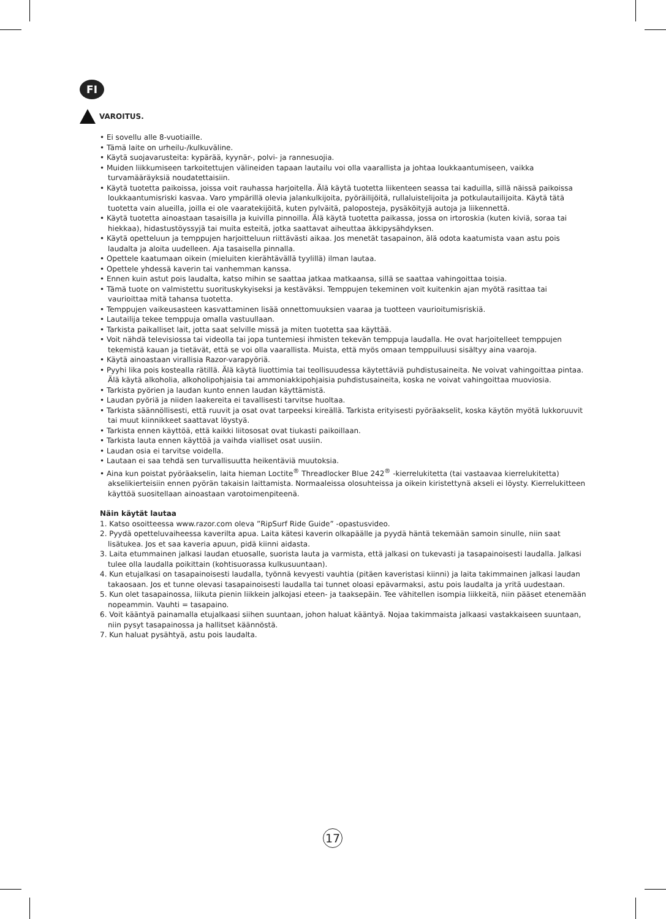FI
VAROITUS.
• Ei sovellu alle 8-vuotiaille.
• Tämä laite on urheilu-/kulkuväline.
• Käytä suojavarusteita: kypärää, kyynär-, polvi- ja rannesuojia.
• Muiden liikkumiseen tarkoitettujen välineiden tapaan lautailu voi olla vaarallista ja johtaa loukkaantumiseen, vaikka turvamääräyksiä noudatettaisiin.
• Käytä tuotetta paikoissa, joissa voit rauhassa harjoitella. Älä käytä tuotetta liikenteen seassa tai kaduilla, sillä näissä paikoissa loukkaantumisriski kasvaa. Varo ympärillä olevia jalankulkijoita, pyöräilijöitä, rullaluistelijoita ja potkulautailijoita. Käytä tätä tuotetta vain alueilla, joilla ei ole vaaratekijöitä, kuten pylväitä, paloposteja, pysäköityjä autoja ja liikennettä.
• Käytä tuotetta ainoastaan tasaisilla ja kuivilla pinnoilla. Älä käytä tuotetta paikassa, jossa on irtoroskia (kuten kiviä, soraa tai hiekkaa), hidastustöyssyjä tai muita esteitä, jotka saattavat aiheuttaa äkkipysähdyksen.
• Käytä opetteluun ja temppujen harjoitteluun riittävästi aikaa. Jos menetät tasapainon, älä odota kaatumista vaan astu pois laudalta ja aloita uudelleen. Aja tasaisella pinnalla.
• Opettele kaatumaan oikein (mieluiten kierähtävällä tyylillä) ilman lautaa.
• Opettele yhdessä kaverin tai vanhemman kanssa.
• Ennen kuin astut pois laudalta, katso mihin se saattaa jatkaa matkaansa, sillä se saattaa vahingoittaa toisia.
• Tämä tuote on valmistettu suorituskykyiseksi ja kestäväksi. Temppujen tekeminen voit kuitenkin ajan myötä rasittaa tai vaurioittaa mitä tahansa tuotetta.
• Temppujen vaikeusasteen kasvattaminen lisää onnettomuuksien vaaraa ja tuotteen vaurioitumisriskiä.
• Lautailija tekee temppuja omalla vastuullaan.
• Tarkista paikalliset lait, jotta saat selville missä ja miten tuotetta saa käyttää.
• Voit nähdä televisiossa tai videolla tai jopa tuntemiesi ihmisten tekevän temppuja laudalla. He ovat harjoitelleet temppujen tekemistä kauan ja tietävät, että se voi olla vaarallista. Muista, että myös omaan temppuiluusi sisältyy aina vaaroja.
• Käytä ainoastaan virallisia Razor-varapyöriä.
• Pyyhi lika pois kostealla rätillä. Älä käytä liuottimia tai teollisuudessa käytettäviä puhdistusaineita. Ne voivat vahingoittaa pintaa. Älä käytä alkoholia, alkoholipohjaisia tai ammoniakkipohjaisia puhdistusaineita, koska ne voivat vahingoittaa muoviosia.
• Tarkista pyörien ja laudan kunto ennen laudan käyttämistä.
• Laudan pyöriä ja niiden laakereita ei tavallisesti tarvitse huoltaa.
• Tarkista säännöllisesti, että ruuvit ja osat ovat tarpeeksi kireällä. Tarkista erityisesti pyöräakselit, koska käytön myötä lukkoruuvit tai muut kiinnikkeet saattavat löystyä.
• Tarkista ennen käyttöä, että kaikki liitososat ovat tiukasti paikoillaan.
• Tarkista lauta ennen käyttöä ja vaihda vialliset osat uusiin.
• Laudan osia ei tarvitse voidella.
• Lautaan ei saa tehdä sen turvallisuutta heikentäviä muutoksia.
• Aina kun poistat pyöräakselin, laita hieman Loctite<sup>®</sup> Threadlocker Blue 242<sup>®</sup> -kierrelukitetta (tai vastaavaa kierrelukitetta) akselikierteisiin ennen pyörän takaisin laittamista. Normaaleissa olosuhteissa ja oikein kiristettynä akseli ei löysty. Kierrelukitteen käyttöä suositellaan ainoastaan varotoimenpiteenä.
Näin käytät lautaa
1. Katso osoitteessa www.razor.com oleva ”RipSurf Ride Guide” -opastusvideo.
2. Pyydä opetteluvaiheessa kaverilta apua. Laita kätesi kaverin olkapäälle ja pyydä häntä tekemään samoin sinulle, niin saat lisätukea. Jos et saa kaveria apuun, pidä kiinni aidasta.
3. Laita etummainen jalkasi laudan etuosalle, suorista lauta ja varmista, että jalkasi on tukevasti ja tasapainoisesti laudalla. Jalkasi tulee olla laudalla poikittain (kohtisuorassa kulkusuuntaan).
4. Kun etujalkasi on tasapainoisesti laudalla, työnnä kevyesti vauhtia (pitäen kaveristasi kiinni) ja laita takimmainen jalkasi laudan takaosaan. Jos et tunne olevasi tasapainoisesti laudalla tai tunnet oloasi epävarmaksi, astu pois laudalta ja yritä uudestaan.
5. Kun olet tasapainossa, liikuta pienin liikkein jalkojasi eteen- ja taaksepäin. Tee vähitellen isompia liikkeitä, niin pääset etenemään nopeammin. Vauhti = tasapaino.
6. Voit kääntyä painamalla etujalkaasi siihen suuntaan, johon haluat kääntyä. Nojaa takimmaista jalkaasi vastakkaiseen suuntaan, niin pysyt tasapainossa ja hallitset käännöstä.
7. Kun haluat pysähtyä, astu pois laudalta.
17